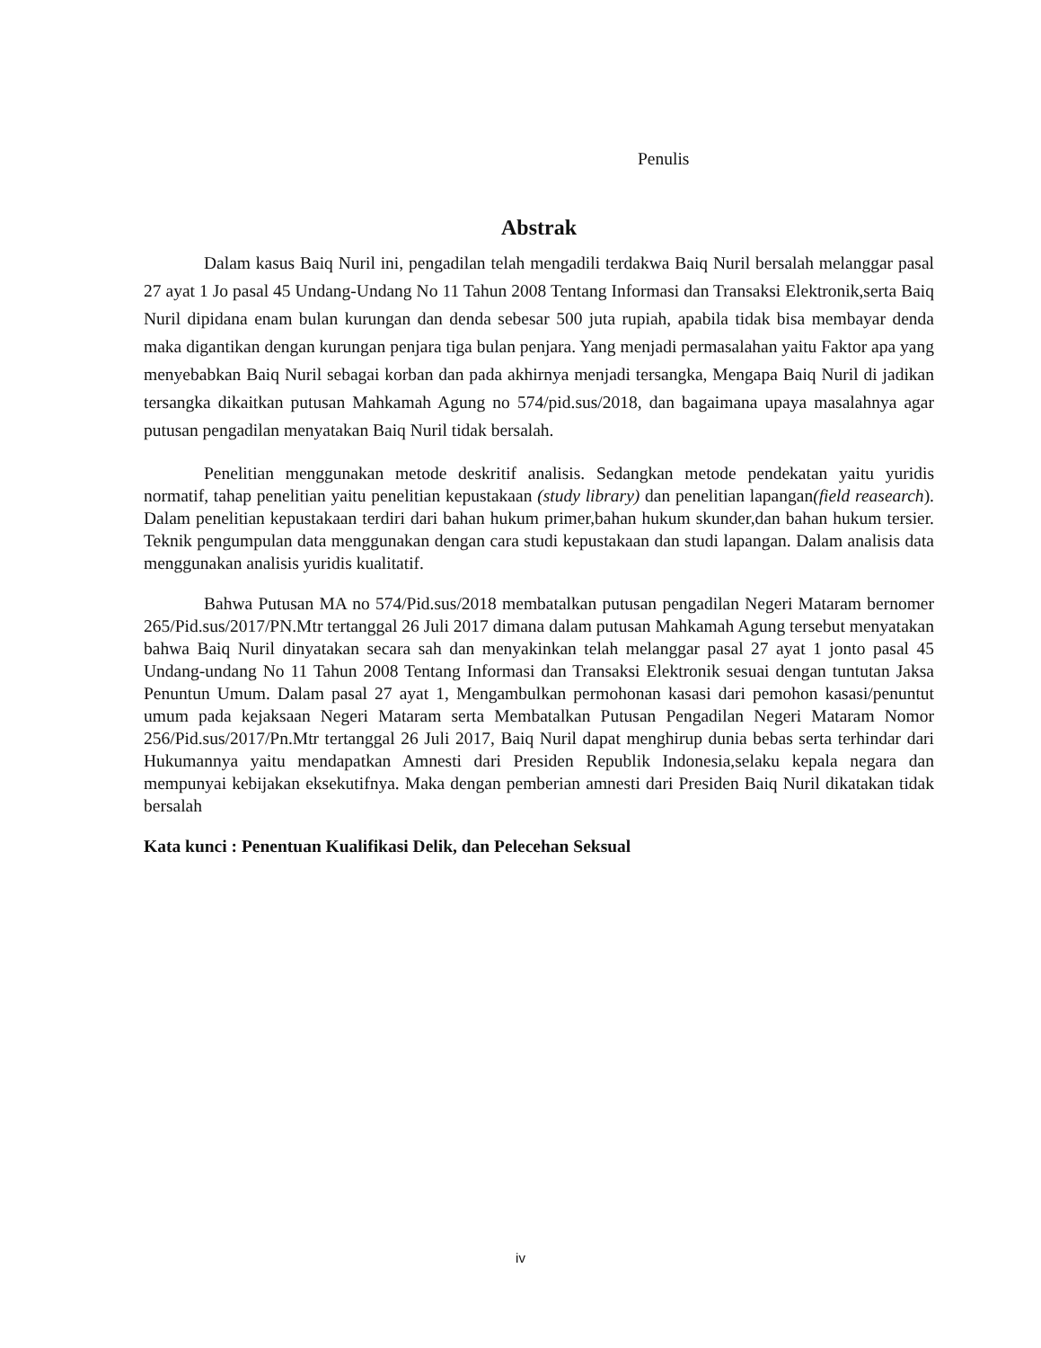Penulis
Abstrak
Dalam kasus Baiq Nuril ini, pengadilan telah mengadili terdakwa Baiq Nuril bersalah melanggar pasal 27 ayat 1 Jo pasal 45 Undang-Undang No 11 Tahun 2008 Tentang Informasi dan Transaksi Elektronik,serta Baiq Nuril dipidana enam bulan kurungan dan denda sebesar 500 juta rupiah, apabila tidak bisa membayar denda maka digantikan dengan kurungan penjara tiga bulan penjara. Yang menjadi permasalahan yaitu Faktor apa yang menyebabkan Baiq Nuril sebagai korban dan pada akhirnya menjadi tersangka, Mengapa Baiq Nuril di jadikan tersangka dikaitkan putusan Mahkamah Agung no 574/pid.sus/2018, dan bagaimana upaya masalahnya agar putusan pengadilan menyatakan Baiq Nuril tidak bersalah.
Penelitian menggunakan metode deskritif analisis. Sedangkan metode pendekatan yaitu yuridis normatif, tahap penelitian yaitu penelitian kepustakaan (study library) dan penelitian lapangan(field reasearch). Dalam penelitian kepustakaan terdiri dari bahan hukum primer,bahan hukum skunder,dan bahan hukum tersier. Teknik pengumpulan data menggunakan dengan cara studi kepustakaan dan studi lapangan. Dalam analisis data menggunakan analisis yuridis kualitatif.
Bahwa Putusan MA no 574/Pid.sus/2018 membatalkan putusan pengadilan Negeri Mataram bernomer 265/Pid.sus/2017/PN.Mtr tertanggal 26 Juli 2017 dimana dalam putusan Mahkamah Agung tersebut menyatakan bahwa Baiq Nuril dinyatakan secara sah dan menyakinkan telah melanggar pasal 27 ayat 1 jonto pasal 45 Undang-undang No 11 Tahun 2008 Tentang Informasi dan Transaksi Elektronik sesuai dengan tuntutan Jaksa Penuntun Umum. Dalam pasal 27 ayat 1, Mengambulkan permohonan kasasi dari pemohon kasasi/penuntut umum pada kejaksaan Negeri Mataram serta Membatalkan Putusan Pengadilan Negeri Mataram Nomor 256/Pid.sus/2017/Pn.Mtr tertanggal 26 Juli 2017, Baiq Nuril dapat menghirup dunia bebas serta terhindar dari Hukumannya yaitu mendapatkan Amnesti dari Presiden Republik Indonesia,selaku kepala negara dan mempunyai kebijakan eksekutifnya. Maka dengan pemberian amnesti dari Presiden Baiq Nuril dikatakan tidak bersalah
Kata kunci : Penentuan Kualifikasi Delik, dan Pelecehan Seksual
iv